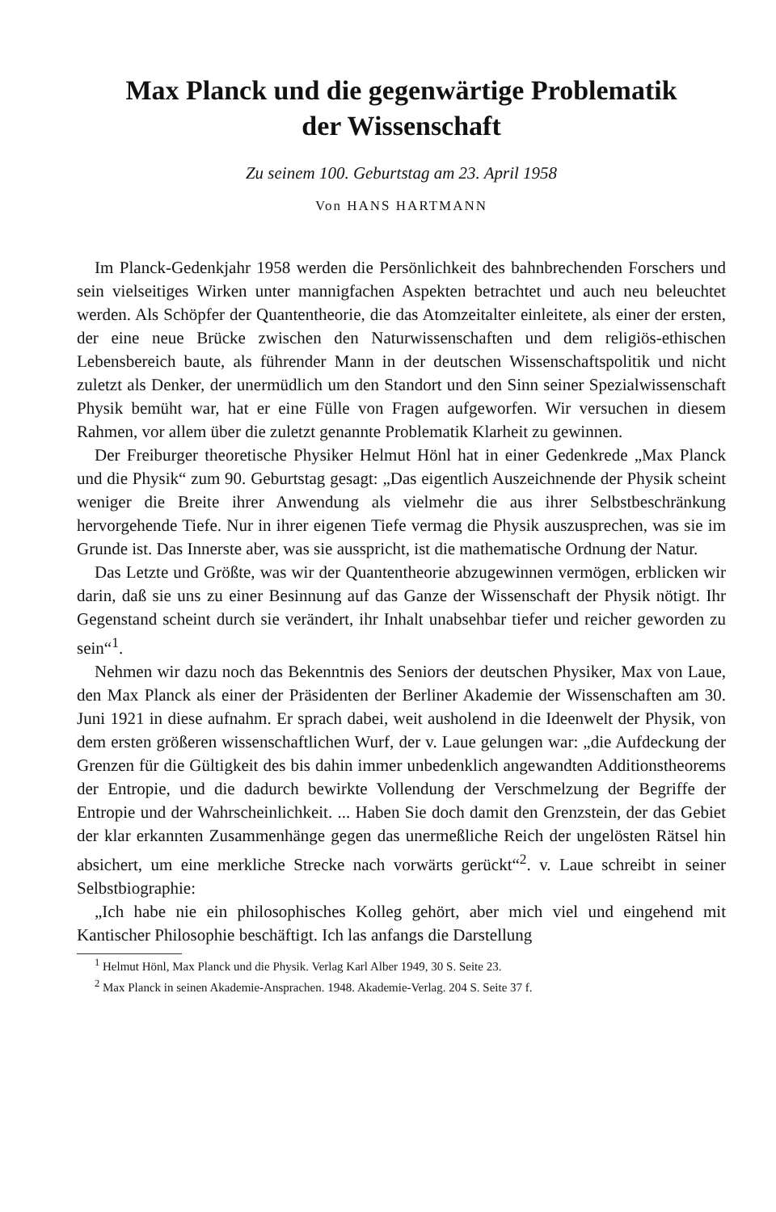Max Planck und die gegenwärtige Problematik
der Wissenschaft
Zu seinem 100. Geburtstag am 23. April 1958
Von HANS HARTMANN
Im Planck-Gedenkjahr 1958 werden die Persönlichkeit des bahnbrechenden Forschers und sein vielseitiges Wirken unter mannigfachen Aspekten betrachtet und auch neu beleuchtet werden. Als Schöpfer der Quantentheorie, die das Atomzeitalter einleitete, als einer der ersten, der eine neue Brücke zwischen den Naturwissenschaften und dem religiös-ethischen Lebensbereich baute, als führender Mann in der deutschen Wissenschaftspolitik und nicht zuletzt als Denker, der unermüdlich um den Standort und den Sinn seiner Spezialwissenschaft Physik bemüht war, hat er eine Fülle von Fragen aufgeworfen. Wir versuchen in diesem Rahmen, vor allem über die zuletzt genannte Problematik Klarheit zu gewinnen.
Der Freiburger theoretische Physiker Helmut Hönl hat in einer Gedenkrede „Max Planck und die Physik“ zum 90. Geburtstag gesagt: „Das eigentlich Auszeichnende der Physik scheint weniger die Breite ihrer Anwendung als vielmehr die aus ihrer Selbstbeschränkung hervorgehende Tiefe. Nur in ihrer eigenen Tiefe vermag die Physik auszusprechen, was sie im Grunde ist. Das Innerste aber, was sie ausspricht, ist die mathematische Ordnung der Natur.
Das Letzte und Größte, was wir der Quantentheorie abzugewinnen vermögen, erblicken wir darin, daß sie uns zu einer Besinnung auf das Ganze der Wissenschaft der Physik nötigt. Ihr Gegenstand scheint durch sie verändert, ihr Inhalt unabsehbar tiefer und reicher geworden zu sein“<sup>1</sup>.
Nehmen wir dazu noch das Bekenntnis des Seniors der deutschen Physiker, Max von Laue, den Max Planck als einer der Präsidenten der Berliner Akademie der Wissenschaften am 30. Juni 1921 in diese aufnahm. Er sprach dabei, weit ausholend in die Ideenwelt der Physik, von dem ersten größeren wissenschaftlichen Wurf, der v. Laue gelungen war: „die Aufdeckung der Grenzen für die Gültigkeit des bis dahin immer unbedenklich angewandten Additionstheorems der Entropie, und die dadurch bewirkte Vollendung der Verschmelzung der Begriffe der Entropie und der Wahrscheinlichkeit. ... Haben Sie doch damit den Grenzstein, der das Gebiet der klar erkannten Zusammenhänge gegen das unermeßliche Reich der ungelösten Rätsel hin absichert, um eine merkliche Strecke nach vorwärts gerückt“<sup>2</sup>. v. Laue schreibt in seiner Selbstbiographie:
„Ich habe nie ein philosophisches Kolleg gehört, aber mich viel und eingehend mit Kantischer Philosophie beschäftigt. Ich las anfangs die Darstellung
<sup>1</sup> Helmut Hönl, Max Planck und die Physik. Verlag Karl Alber 1949, 30 S. Seite 23.
<sup>2</sup> Max Planck in seinen Akademie-Ansprachen. 1948. Akademie-Verlag. 204 S. Seite 37 f.